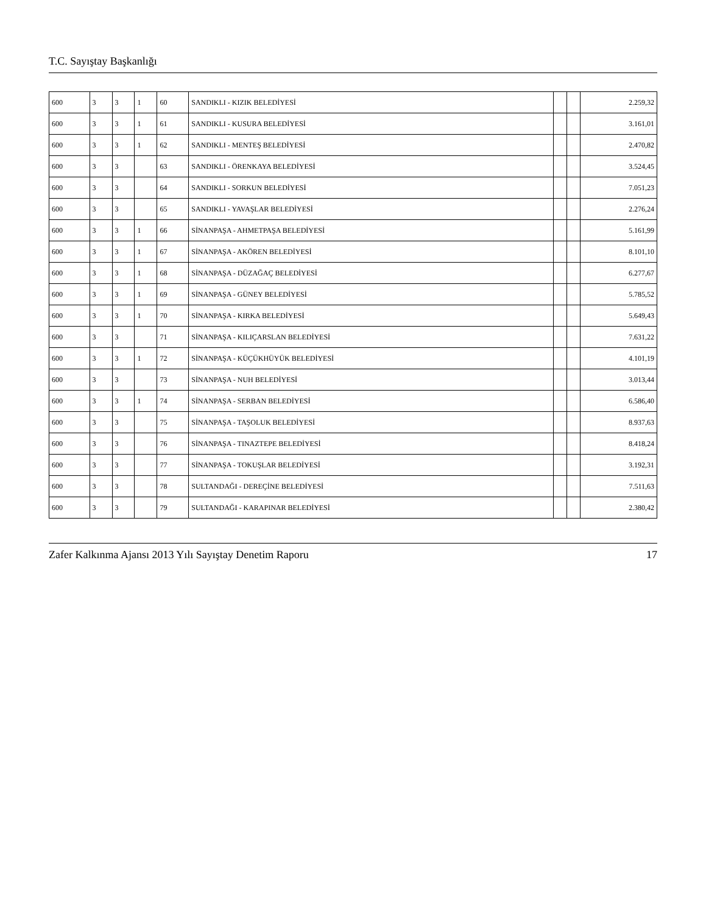T.C. Sayıştay Başkanlığı
| 600 | 3 | 3 | 1 | 60 | SANDIKLI - KIZIK BELEDİYESİ | | | 2.259,32 |
| 600 | 3 | 3 | 1 | 61 | SANDIKLI - KUSURA BELEDİYESİ | | | 3.161,01 |
| 600 | 3 | 3 | 1 | 62 | SANDIKLI - MENTEŞ BELEDİYESİ | | | 2.470,82 |
| 600 | 3 | 3 | | 63 | SANDIKLI - ÖRENKAYA BELEDİYESİ | | | 3.524,45 |
| 600 | 3 | 3 | | 64 | SANDIKLI - SORKUN BELEDİYESİ | | | 7.051,23 |
| 600 | 3 | 3 | | 65 | SANDIKLI - YAVAŞLAR BELEDİYESİ | | | 2.276,24 |
| 600 | 3 | 3 | 1 | 66 | SİNANPAŞA - AHMETPAŞA BELEDİYESİ | | | 5.161,99 |
| 600 | 3 | 3 | 1 | 67 | SİNANPAŞA - AKÖREN BELEDİYESİ | | | 8.101,10 |
| 600 | 3 | 3 | 1 | 68 | SİNANPAŞA - DÜZAĞAÇ BELEDİYESİ | | | 6.277,67 |
| 600 | 3 | 3 | 1 | 69 | SİNANPAŞA - GÜNEY BELEDİYESİ | | | 5.785,52 |
| 600 | 3 | 3 | 1 | 70 | SİNANPAŞA - KIRKA BELEDİYESİ | | | 5.649,43 |
| 600 | 3 | 3 | | 71 | SİNANPAŞA - KILIÇARSLAN BELEDİYESİ | | | 7.631,22 |
| 600 | 3 | 3 | 1 | 72 | SİNANPAŞA - KÜÇÜKHÜYÜK BELEDİYESİ | | | 4.101,19 |
| 600 | 3 | 3 | | 73 | SİNANPAŞA - NUH BELEDİYESİ | | | 3.013,44 |
| 600 | 3 | 3 | 1 | 74 | SİNANPAŞA - SERBAN BELEDİYESİ | | | 6.586,40 |
| 600 | 3 | 3 | | 75 | SİNANPAŞA - TAŞOLUK BELEDİYESİ | | | 8.937,63 |
| 600 | 3 | 3 | | 76 | SİNANPAŞA - TINAZTEPE BELEDİYESİ | | | 8.418,24 |
| 600 | 3 | 3 | | 77 | SİNANPAŞA - TOKUŞLAR BELEDİYESİ | | | 3.192,31 |
| 600 | 3 | 3 | | 78 | SULTANDAĞI - DEREÇİNE BELEDİYESİ | | | 7.511,63 |
| 600 | 3 | 3 | | 79 | SULTANDAĞI - KARAPINAR BELEDİYESİ | | | 2.380,42 |
Zafer Kalkınma Ajansı 2013 Yılı Sayıştay Denetim Raporu 17